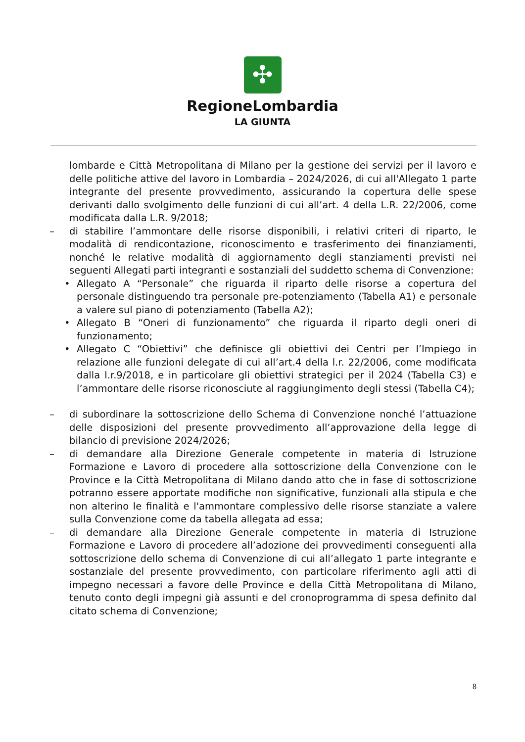✣
RegioneLombardia
LA GIUNTA
lombarde e Città Metropolitana di Milano per la gestione dei servizi per il lavoro e delle politiche attive del lavoro in Lombardia – 2024/2026, di cui all'Allegato 1 parte integrante del presente provvedimento, assicurando la copertura delle spese derivanti dallo svolgimento delle funzioni di cui all’art. 4 della L.R. 22/2006, come modificata dalla L.R. 9/2018;
– di stabilire l’ammontare delle risorse disponibili, i relativi criteri di riparto, le modalità di rendicontazione, riconoscimento e trasferimento dei finanziamenti, nonché le relative modalità di aggiornamento degli stanziamenti previsti nei seguenti Allegati parti integranti e sostanziali del suddetto schema di Convenzione:
• Allegato A “Personale” che riguarda il riparto delle risorse a copertura del personale distinguendo tra personale pre-potenziamento (Tabella A1) e personale a valere sul piano di potenziamento (Tabella A2);
• Allegato B “Oneri di funzionamento” che riguarda il riparto degli oneri di funzionamento;
• Allegato C “Obiettivi” che definisce gli obiettivi dei Centri per l’Impiego in relazione alle funzioni delegate di cui all’art.4 della l.r. 22/2006, come modificata dalla l.r.9/2018, e in particolare gli obiettivi strategici per il 2024 (Tabella C3) e l’ammontare delle risorse riconosciute al raggiungimento degli stessi (Tabella C4);
– di subordinare la sottoscrizione dello Schema di Convenzione nonché l’attuazione delle disposizioni del presente provvedimento all’approvazione della legge di bilancio di previsione 2024/2026;
– di demandare alla Direzione Generale competente in materia di Istruzione Formazione e Lavoro di procedere alla sottoscrizione della Convenzione con le Province e la Città Metropolitana di Milano dando atto che in fase di sottoscrizione potranno essere apportate modifiche non significative, funzionali alla stipula e che non alterino le finalità e l'ammontare complessivo delle risorse stanziate a valere sulla Convenzione come da tabella allegata ad essa;
– di demandare alla Direzione Generale competente in materia di Istruzione Formazione e Lavoro di procedere all’adozione dei provvedimenti conseguenti alla sottoscrizione dello schema di Convenzione di cui all’allegato 1 parte integrante e sostanziale del presente provvedimento, con particolare riferimento agli atti di impegno necessari a favore delle Province e della Città Metropolitana di Milano, tenuto conto degli impegni già assunti e del cronoprogramma di spesa definito dal citato schema di Convenzione;
8